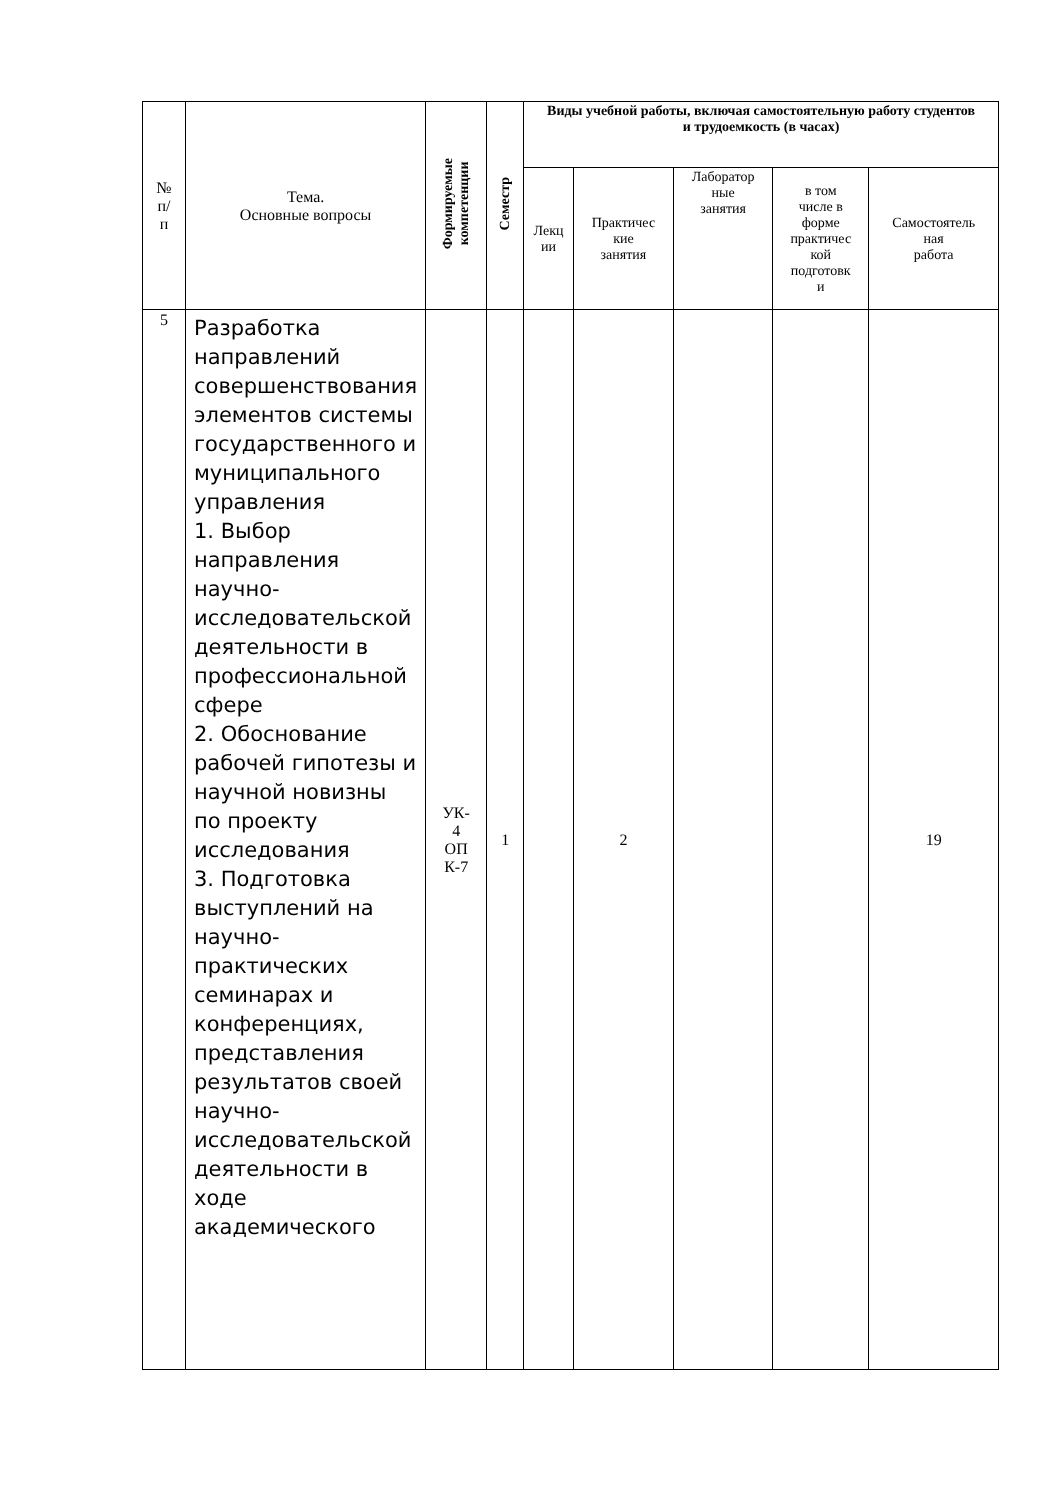| № п/ п | Тема. Основные вопросы | Формируемые компетенции | Семестр | Виды учебной работы, включая самостоятельную работу студентов и трудоемкость (в часах) | | | | |
| --- | --- | --- | --- | --- | --- | --- | --- | --- |
| | | | | Лекц ии | Практичес кие занятия | Лаборатор ные занятия | в том числе в форме практичес кой подготовк и | Самостоятель ная работа |
| 5 | Разработка направлений совершенствования элементов системы государственного и муниципального управления 1. Выбор направления научно-исследовательской деятельности в профессиональной сфере 2. Обоснование рабочей гипотезы и научной новизны по проекту исследования 3. Подготовка выступлений на научно-практических семинарах и конференциях, представления результатов своей научно-исследовательской деятельности в ходе академического | УК- 4 ОП К-7 | 1 | | 2 | | | 19 |